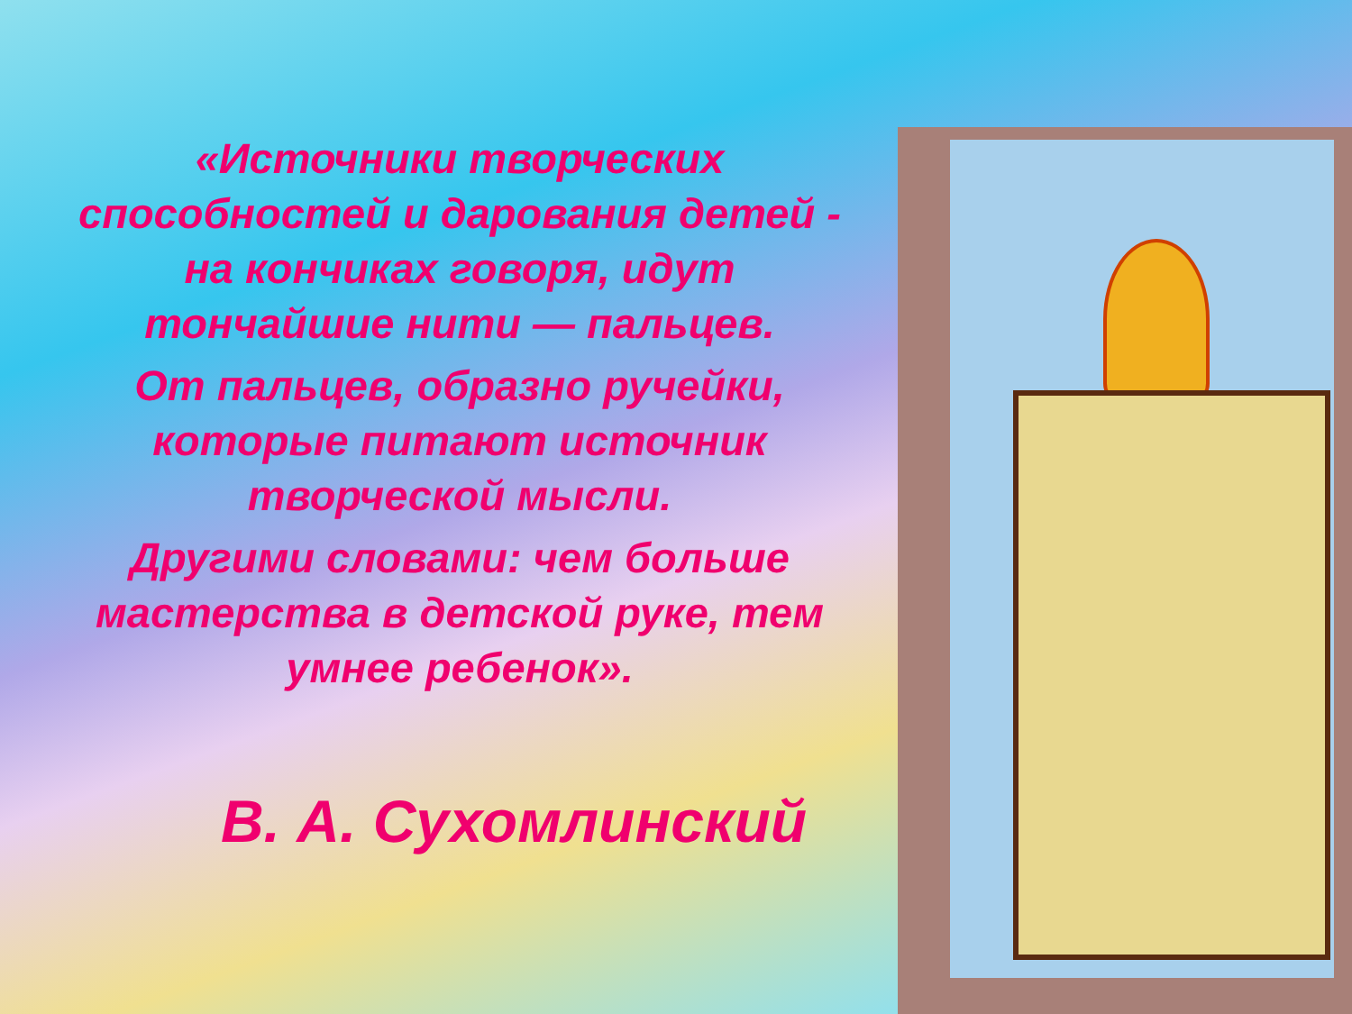«Источники творческих способностей и дарования детей - на кончиках говоря, идут тончайшие нити — пальцев.
От пальцев, образно ручейки, которые питают источник творческой мысли.
Другими словами: чем больше мастерства в детской руке, тем умнее ребенок».
В. А. Сухомлинский